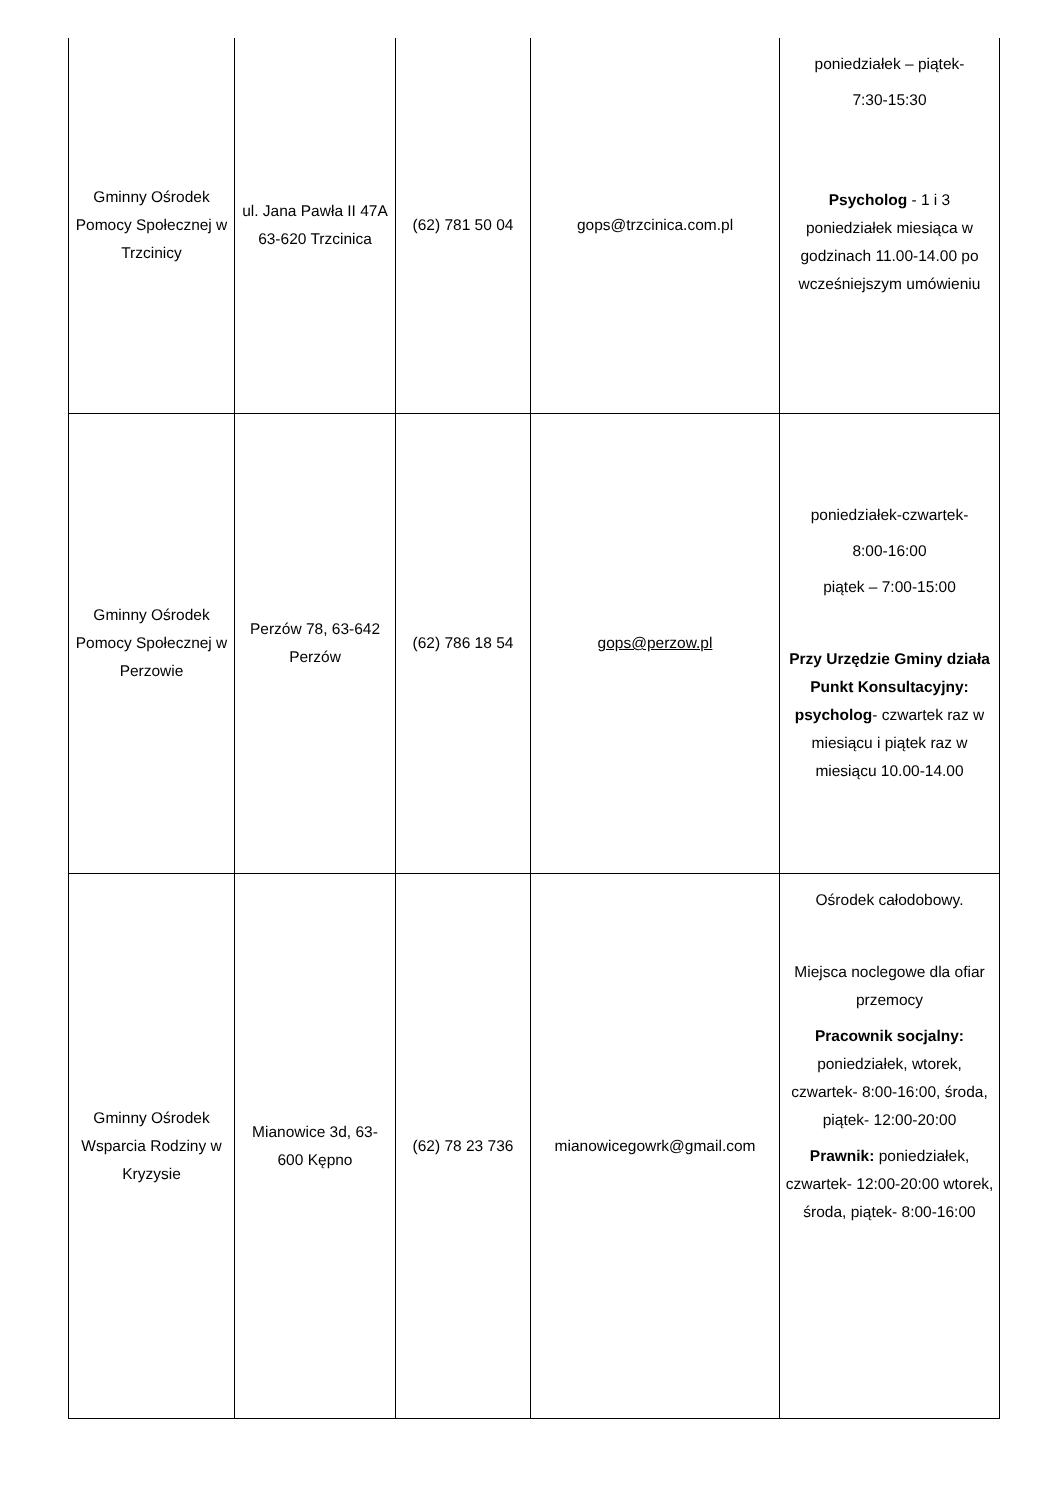| Gminny Ośrodek Pomocy Społecznej w Trzcinicy | ul. Jana Pawła II 47A 63-620 Trzcinica | (62) 781 50 04 | gops@trzcinica.com.pl | poniedziałek – piątek- 7:30-15:30 Psycholog - 1 i 3 poniedziałek miesiąca w godzinach 11.00-14.00 po wcześniejszym umówieniu |
| Gminny Ośrodek Pomocy Społecznej w Perzowie | Perzów 78, 63-642 Perzów | (62) 786 18 54 | gops@perzow.pl | poniedziałek-czwartek- 8:00-16:00 piątek – 7:00-15:00 Przy Urzędzie Gminy działa Punkt Konsultacyjny: psycholog - czwartek raz w miesiącu i piątek raz w miesiącu 10.00-14.00 |
| Gminny Ośrodek Wsparcia Rodziny w Kryzysie | Mianowice 3d, 63-600 Kępno | (62) 78 23 736 | mianowicegowrk@gmail.com | Ośrodek całodobowy. Miejsca noclegowe dla ofiar przemocy Pracownik socjalny: poniedziałek, wtorek, czwartek- 8:00-16:00, środa, piątek- 12:00-20:00 Prawnik: poniedziałek, czwartek- 12:00-20:00 wtorek, środa, piątek- 8:00-16:00 |